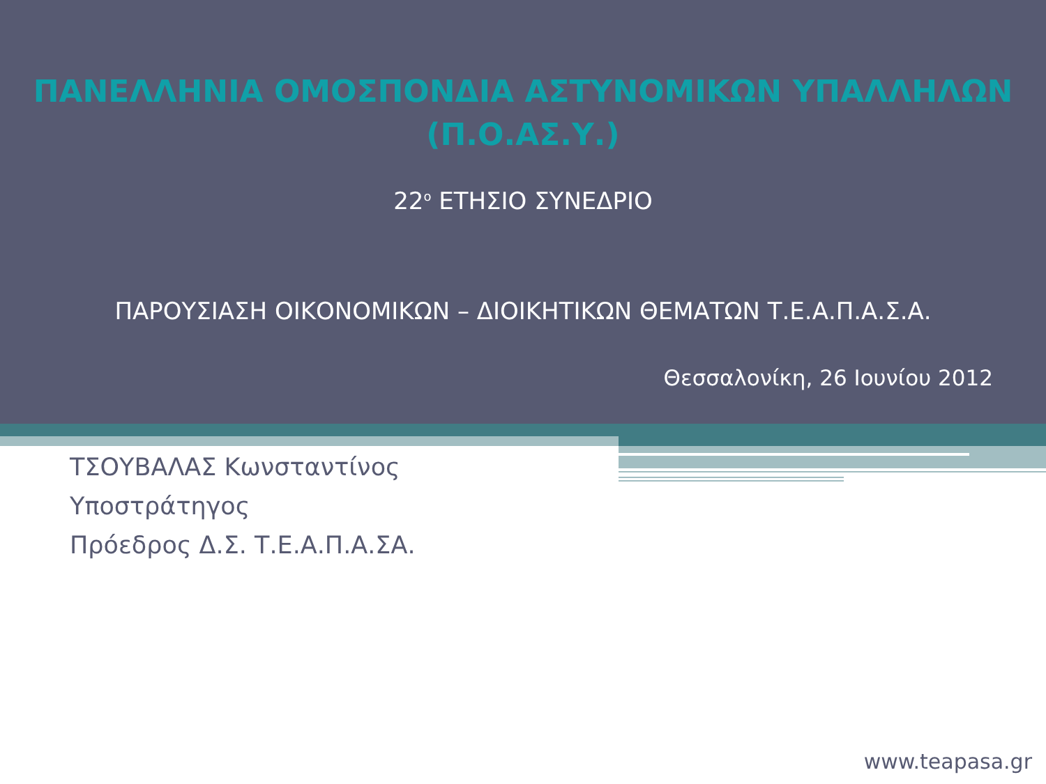ΠΑΝΕΛΛΗΝΙΑ ΟΜΟΣΠΟΝΔΙΑ ΑΣΤΥΝΟΜΙΚΩΝ ΥΠΑΛΛΗΛΩΝ
(Π.Ο.ΑΣ.Υ.)
22<sup>ο</sup> ΕΤΗΣΙΟ ΣΥΝΕΔΡΙΟ
ΠΑΡΟΥΣΙΑΣΗ ΟΙΚΟΝΟΜΙΚΩΝ – ΔΙΟΙΚΗΤΙΚΩΝ ΘΕΜΑΤΩΝ Τ.Ε.Α.Π.Α.Σ.Α.
Θεσσαλονίκη, 26 Ιουνίου 2012
ΤΣΟΥΒΑΛΑΣ Κωνσταντίνος
Υποστράτηγος
Πρόεδρος Δ.Σ. Τ.Ε.Α.Π.Α.ΣΑ.
www.teapasa.gr